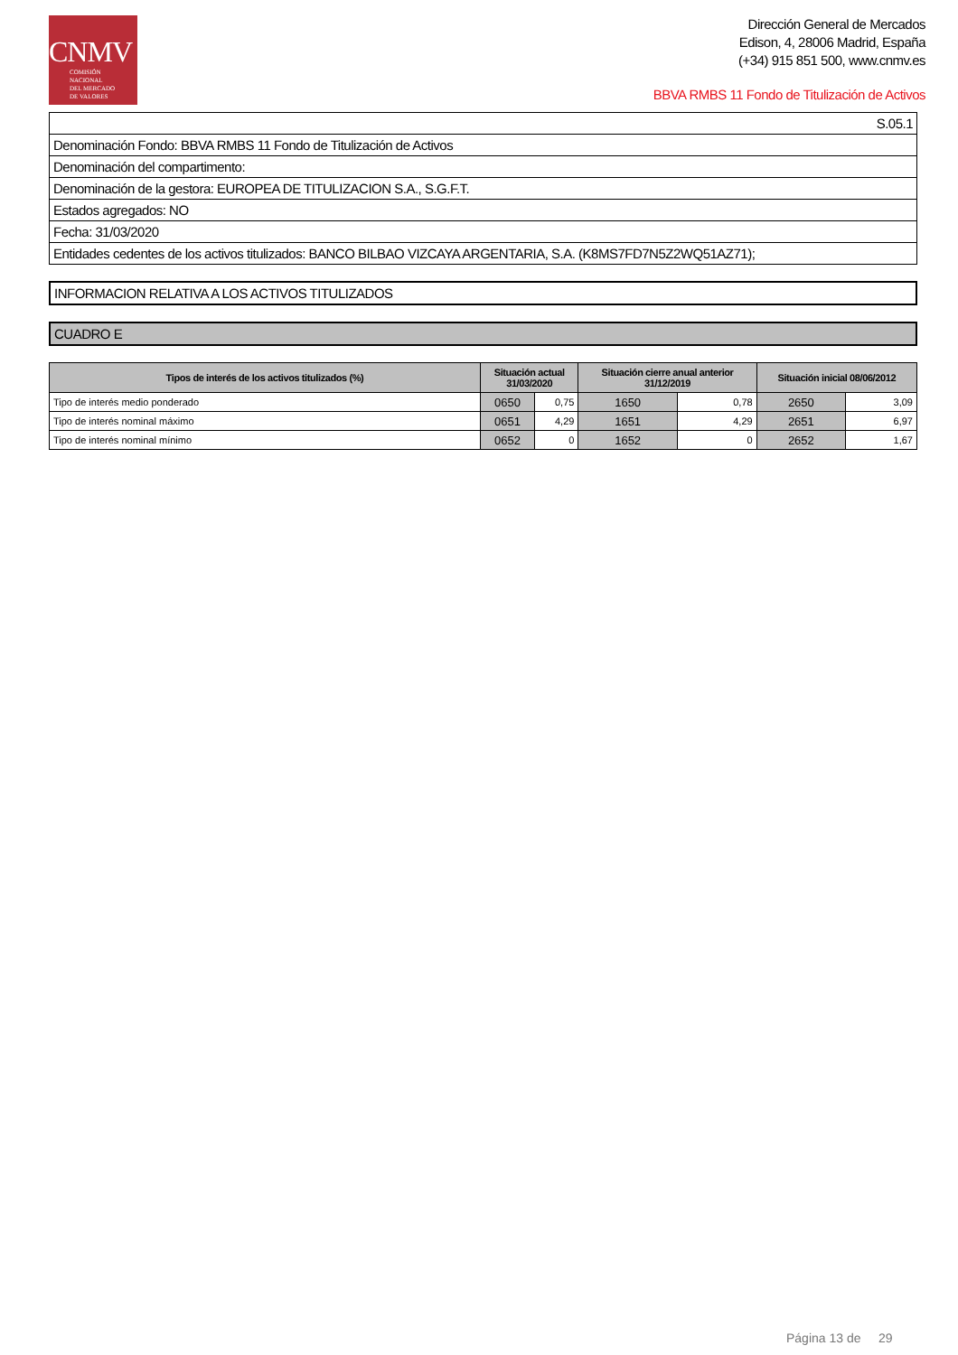CNMV
COMISIÓN
NACIONAL
DEL MERCADO
DE VALORES
Dirección General de Mercados
Edison, 4, 28006 Madrid, España
(+34) 915 851 500, www.cnmv.es
BBVA RMBS 11 Fondo de Titulización de Activos
| S.05.1 |
| Denominación Fondo: BBVA RMBS 11 Fondo de Titulización de Activos |
| Denominación del compartimento: |
| Denominación de la gestora: EUROPEA DE TITULIZACION S.A., S.G.F.T. |
| Estados agregados: NO |
| Fecha: 31/03/2020 |
| Entidades cedentes de los activos titulizados: BANCO BILBAO VIZCAYA ARGENTARIA, S.A. (K8MS7FD7N5Z2WQ51AZ71); |
INFORMACION RELATIVA A LOS ACTIVOS TITULIZADOS
CUADRO E
| Tipos de interés de los activos titulizados (%) | Situación actual 31/03/2020 | | Situación cierre anual anterior 31/12/2019 | | Situación inicial 08/06/2012 | |
| --- | --- | --- | --- | --- | --- | --- |
| Tipo de interés medio ponderado | 0650 | 0,75 | 1650 | 0,78 | 2650 | 3,09 |
| Tipo de interés nominal máximo | 0651 | 4,29 | 1651 | 4,29 | 2651 | 6,97 |
| Tipo de interés nominal mínimo | 0652 | 0 | 1652 | 0 | 2652 | 1,67 |
Página 13 de 29